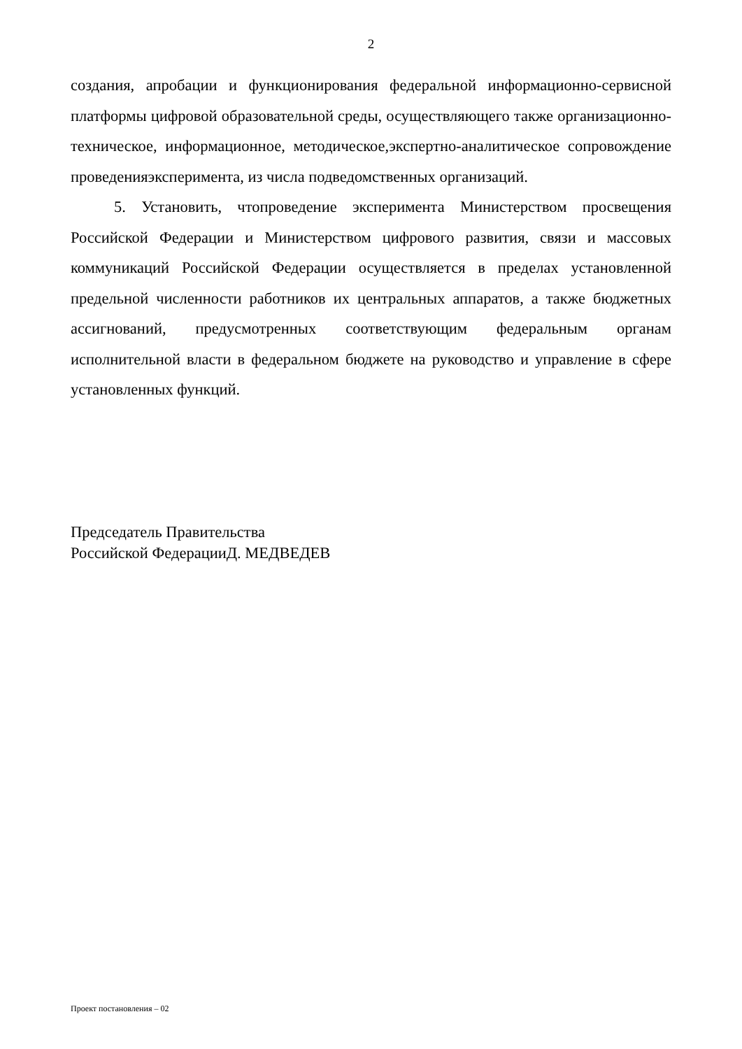2
создания, апробации и функционирования федеральной информационно-сервисной платформы цифровой образовательной среды, осуществляющего также организационно-техническое, информационное, методическое,экспертно-аналитическое сопровождение проведенияэксперимента, из числа подведомственных организаций.
5. Установить, чтопроведение эксперимента Министерством просвещения Российской Федерации и Министерством цифрового развития, связи и массовых коммуникаций Российской Федерации осуществляется в пределах установленной предельной численности работников их центральных аппаратов, а также бюджетных ассигнований, предусмотренных соответствующим федеральным органам исполнительной власти в федеральном бюджете на руководство и управление в сфере установленных функций.
Председатель Правительства
Российской ФедерацииД. МЕДВЕДЕВ
Проект постановления – 02